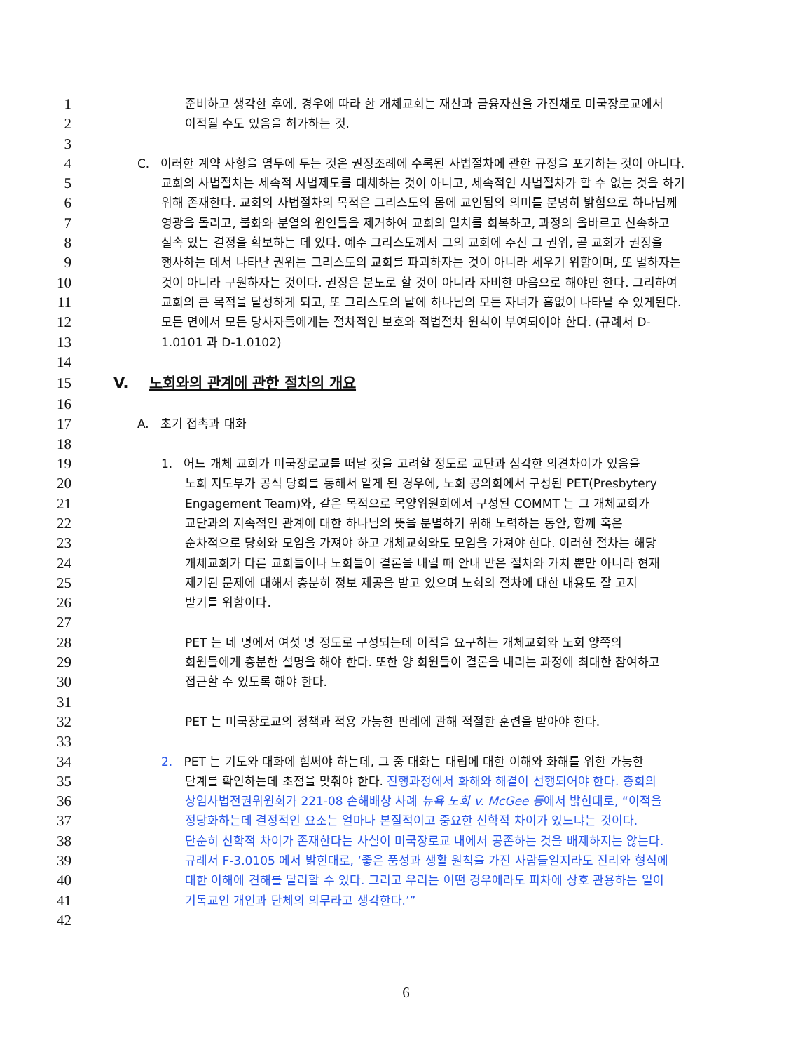1 준비하고 생각한 후에, 경우에 따라 한 개체교회는 재산과 금융자산을 가진채로 미국장로교에서
2 이적될 수도 있음을 허가하는 것.
3
4 C. 이러한 계약 사항을 염두에 두는 것은 권징조례에 수록된 사법절차에 관한 규정을 포기하는 것이 아니다.
5 교회의 사법절차는 세속적 사법제도를 대체하는 것이 아니고, 세속적인 사법절차가 할 수 없는 것을 하기
6 위해 존재한다. 교회의 사법절차의 목적은 그리스도의 몸에 교인됨의 의미를 분명히 밝힘으로 하나님께
7 영광을 돌리고, 불화와 분열의 원인들을 제거하여 교회의 일치를 회복하고, 과정의 올바르고 신속하고
8 실속 있는 결정을 확보하는 데 있다. 예수 그리스도께서 그의 교회에 주신 그 권위, 곧 교회가 권징을
9 행사하는 데서 나타난 권위는 그리스도의 교회를 파괴하자는 것이 아니라 세우기 위함이며, 또 벌하자는
10 것이 아니라 구원하자는 것이다. 권징은 분노로 할 것이 아니라 자비한 마음으로 해야만 한다. 그리하여
11 교회의 큰 목적을 달성하게 되고, 또 그리스도의 날에 하나님의 모든 자녀가 흠없이 나타날 수 있게된다.
12 모든 면에서 모든 당사자들에게는 절차적인 보호와 적법절차 원칙이 부여되어야 한다. (규례서 D-
13 1.0101 과 D-1.0102)
14
15 V. 노회와의 관계에 관한 절차의 개요
16
17 A. 초기 접촉과 대화
18
19 1. 어느 개체 교회가 미국장로교를 떠날 것을 고려할 정도로 교단과 심각한 의견차이가 있음을
20 노회 지도부가 공식 당회를 통해서 알게 된 경우에, 노회 공의회에서 구성된 PET(Presbytery
21 Engagement Team)와, 같은 목적으로 목양위원회에서 구성된 COMMT 는 그 개체교회가
22 교단과의 지속적인 관계에 대한 하나님의 뜻을 분별하기 위해 노력하는 동안, 함께 혹은
23 순차적으로 당회와 모임을 가져야 하고 개체교회와도 모임을 가져야 한다. 이러한 절차는 해당
24 개체교회가 다른 교회들이나 노회들이 결론을 내릴 때 안내 받은 절차와 가치 뿐만 아니라 현재
25 제기된 문제에 대해서 충분히 정보 제공을 받고 있으며 노회의 절차에 대한 내용도 잘 고지
26 받기를 위함이다.
27
28 PET 는 네 명에서 여섯 명 정도로 구성되는데 이적을 요구하는 개체교회와 노회 양쪽의
29 회원들에게 충분한 설명을 해야 한다. 또한 양 회원들이 결론을 내리는 과정에 최대한 참여하고
30 접근할 수 있도록 해야 한다.
31
32 PET 는 미국장로교의 정책과 적용 가능한 판례에 관해 적절한 훈련을 받아야 한다.
33
34 2. PET 는 기도와 대화에 힘써야 하는데, 그 중 대화는 대립에 대한 이해와 화해를 위한 가능한
35 단계를 확인하는데 초점을 맞춰야 한다. 진행과정에서 화해와 해결이 선행되어야 한다. 총회의
36 상임사법전권위원회가 221-08 손해배상 사례 뉴욕 노회 v. McGee 등에서 밝힌대로, “이적을
37 정당화하는데 결정적인 요소는 얼마나 본질적이고 중요한 신학적 차이가 있느냐는 것이다.
38 단순히 신학적 차이가 존재한다는 사실이 미국장로교 내에서 공존하는 것을 배제하지는 않는다.
39 규례서 F-3.0105 에서 밝힌대로, ‘좋은 품성과 생활 원칙을 가진 사람들일지라도 진리와 형식에
40 대한 이해에 견해를 달리할 수 있다. 그리고 우리는 어떤 경우에라도 피차에 상호 관용하는 일이
41 기독교인 개인과 단체의 의무라고 생각한다.’”
42
6